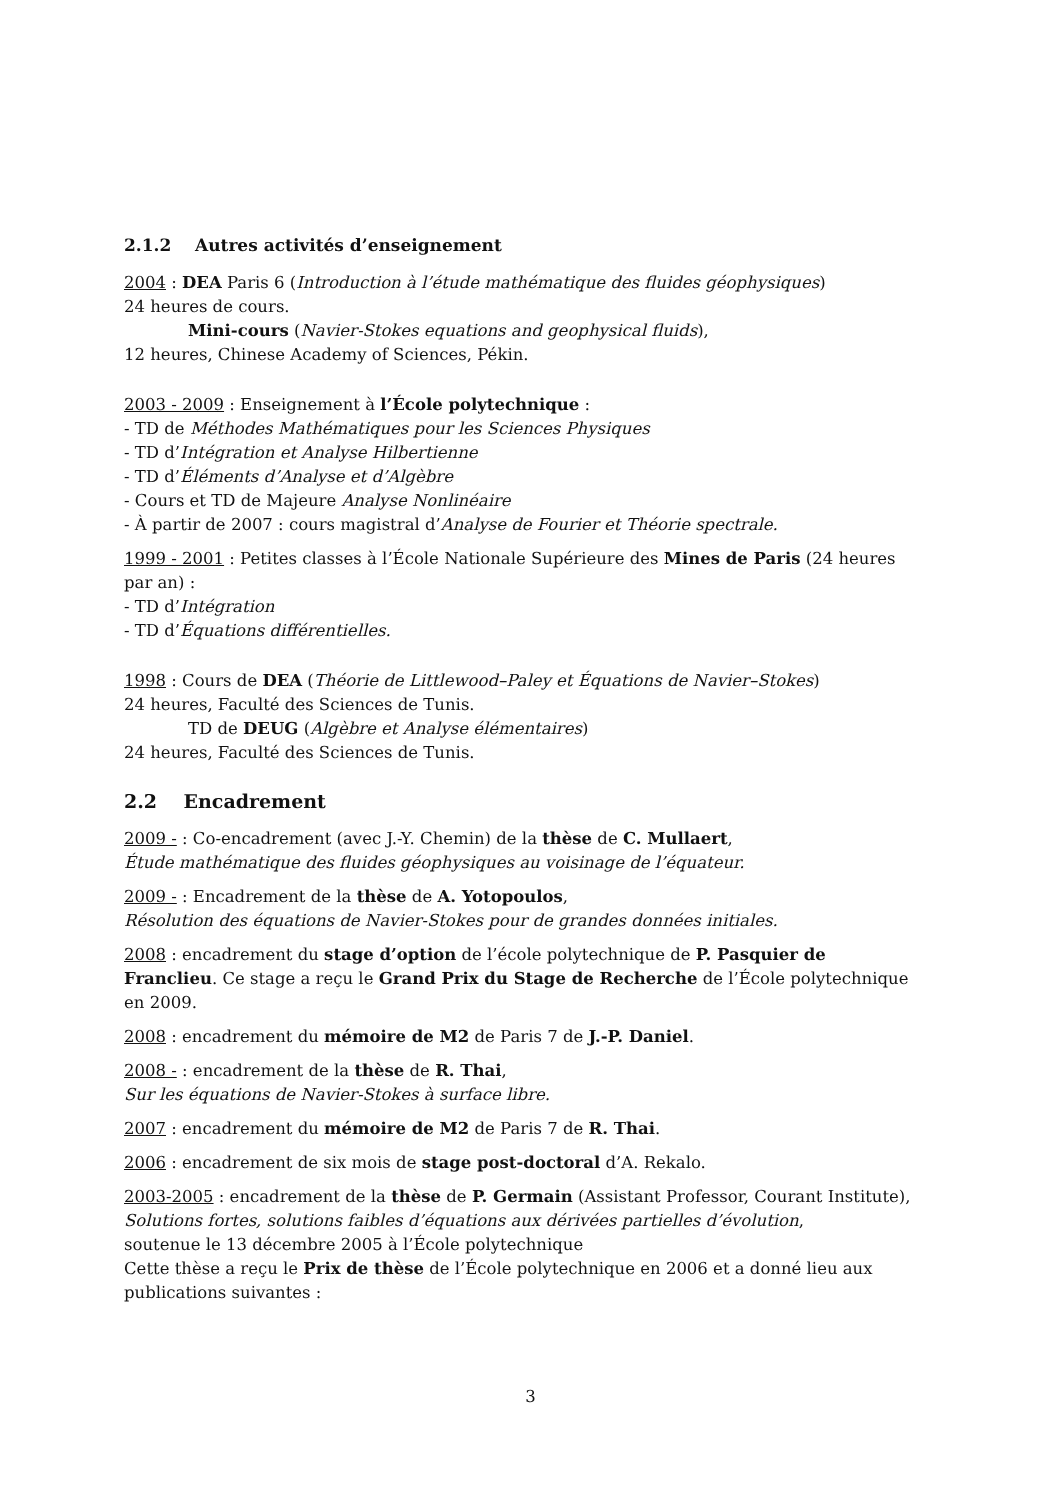2.1.2 Autres activités d’enseignement
2004 : DEA Paris 6 (Introduction à l’étude mathématique des fluides géophysiques)
24 heures de cours.
Mini-cours (Navier-Stokes equations and geophysical fluids),
12 heures, Chinese Academy of Sciences, Pékin.
2003 - 2009 : Enseignement à l’École polytechnique :
- TD de Méthodes Mathématiques pour les Sciences Physiques
- TD d’Intégration et Analyse Hilbertienne
- TD d’Éléments d’Analyse et d’Algèbre
- Cours et TD de Majeure Analyse Nonlinéaire
- À partir de 2007 : cours magistral d’Analyse de Fourier et Théorie spectrale.
1999 - 2001 : Petites classes à l’École Nationale Supérieure des Mines de Paris (24 heures par an) :
- TD d’Intégration
- TD d’Équations différentielles.
1998 : Cours de DEA (Théorie de Littlewood–Paley et Équations de Navier–Stokes)
24 heures, Faculté des Sciences de Tunis.
TD de DEUG (Algèbre et Analyse élémentaires)
24 heures, Faculté des Sciences de Tunis.
2.2 Encadrement
2009 - : Co-encadrement (avec J.-Y. Chemin) de la thèse de C. Mullaert,
Étude mathématique des fluides géophysiques au voisinage de l’équateur.
2009 - : Encadrement de la thèse de A. Yotopoulos,
Résolution des équations de Navier-Stokes pour de grandes données initiales.
2008 : encadrement du stage d’option de l’école polytechnique de P. Pasquier de Franclieu. Ce stage a reçu le Grand Prix du Stage de Recherche de l’École polytechnique en 2009.
2008 : encadrement du mémoire de M2 de Paris 7 de J.-P. Daniel.
2008 - : encadrement de la thèse de R. Thai,
Sur les équations de Navier-Stokes à surface libre.
2007 : encadrement du mémoire de M2 de Paris 7 de R. Thai.
2006 : encadrement de six mois de stage post-doctoral d’A. Rekalo.
2003-2005 : encadrement de la thèse de P. Germain (Assistant Professor, Courant Institute),
Solutions fortes, solutions faibles d’équations aux dérivées partielles d’évolution,
soutenue le 13 décembre 2005 à l’École polytechnique
Cette thèse a reçu le Prix de thèse de l’École polytechnique en 2006 et a donné lieu aux publications suivantes :
3